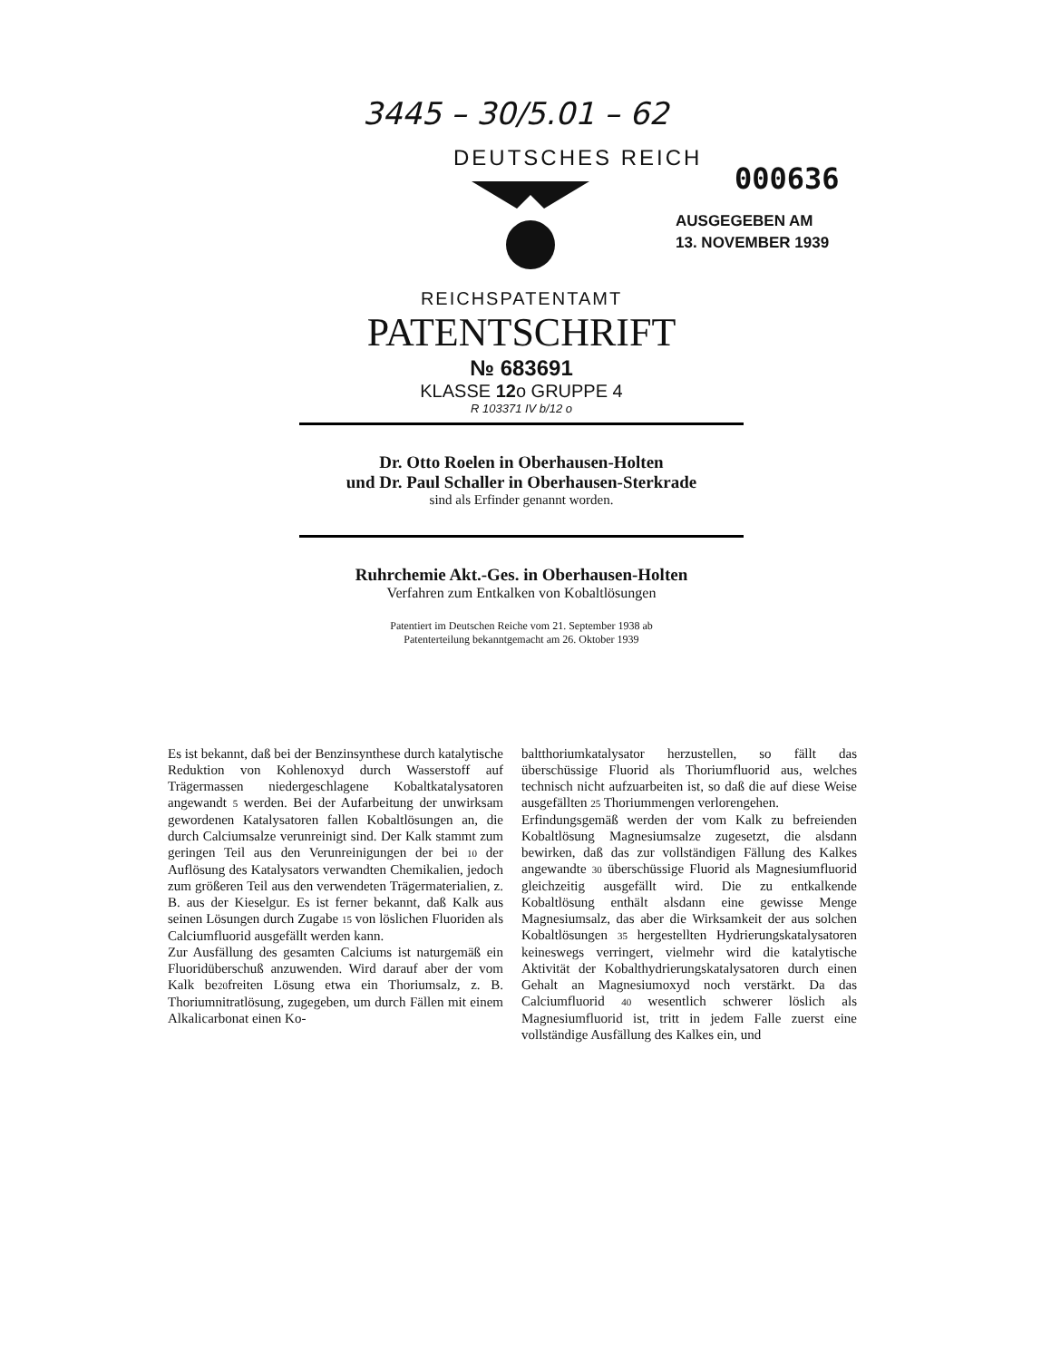3445 – 30/5.01 – 62
DEUTSCHES REICH
000636
AUSGEGEBEN AM
13. NOVEMBER 1939
REICHSPATENTAMT
PATENTSCHRIFT
№ 683691
KLASSE 12o GRUPPE 4
R 103371 IV b/12 o
Dr. Otto Roelen in Oberhausen-Holten
und Dr. Paul Schaller in Oberhausen-Sterkrade
sind als Erfinder genannt worden.
Ruhrchemie Akt.-Ges. in Oberhausen-Holten
Verfahren zum Entkalken von Kobaltlösungen
Patentiert im Deutschen Reiche vom 21. September 1938 ab
Patenterteilung bekanntgemacht am 26. Oktober 1939
Es ist bekannt, daß bei der Benzinsynthese durch katalytische Reduktion von Kohlenoxyd durch Wasserstoff auf Trägermassen niedergeschlagene Kobaltkatalysatoren angewandt 5 werden. Bei der Aufarbeitung der unwirksam gewordenen Katalysatoren fallen Kobaltlösungen an, die durch Calciumsalze verunreinigt sind. Der Kalk stammt zum geringen Teil aus den Verunreinigungen der bei 10 der Auflösung des Katalysators verwandten Chemikalien, jedoch zum größeren Teil aus den verwendeten Trägermaterialien, z. B. aus der Kieselgur. Es ist ferner bekannt, daß Kalk aus seinen Lösungen durch Zugabe 15 von löslichen Fluoriden als Calciumfluorid ausgefällt werden kann.
Zur Ausfällung des gesamten Calciums ist naturgemäß ein Fluoridüberschuß anzuwenden. Wird darauf aber der vom Kalk be20freiten Lösung etwa ein Thoriumsalz, z. B. Thoriumnitratlösung, zugegeben, um durch Fällen mit einem Alkalicarbonat einen Ko-
baltthoriumkatalysator herzustellen, so fällt das überschüssige Fluorid als Thoriumfluorid aus, welches technisch nicht aufzuarbeiten ist, so daß die auf diese Weise ausgefällten 25 Thoriummengen verlorengehen.
Erfindungsgemäß werden der vom Kalk zu befreienden Kobaltlösung Magnesiumsalze zugesetzt, die alsdann bewirken, daß das zur vollständigen Fällung des Kalkes angewandte 30 überschüssige Fluorid als Magnesiumfluorid gleichzeitig ausgefällt wird. Die zu entkalkende Kobaltlösung enthält alsdann eine gewisse Menge Magnesiumsalz, das aber die Wirksamkeit der aus solchen Kobaltlösungen 35 hergestellten Hydrierungskatalysatoren keineswegs verringert, vielmehr wird die katalytische Aktivität der Kobalthydrierungskatalysatoren durch einen Gehalt an Magnesiumoxyd noch verstärkt. Da das Calciumfluorid 40 wesentlich schwerer löslich als Magnesiumfluorid ist, tritt in jedem Falle zuerst eine vollständige Ausfällung des Kalkes ein, und